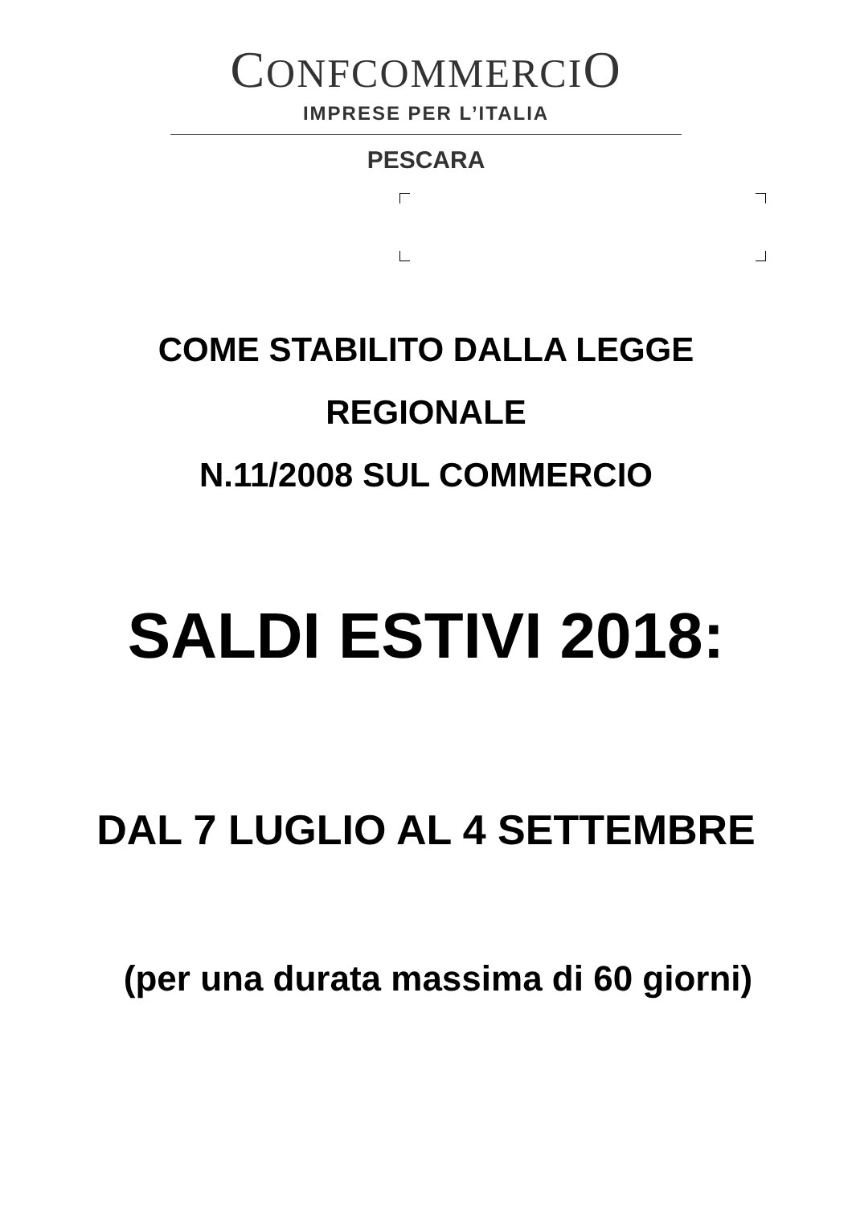CONFCOMMERCIO
IMPRESE PER L’ITALIA
PESCARA
COME STABILITO DALLA LEGGE
REGIONALE
N.11/2008 SUL COMMERCIO
SALDI ESTIVI 2018:
DAL 7 LUGLIO AL 4 SETTEMBRE
(per una durata massima di 60 giorni)